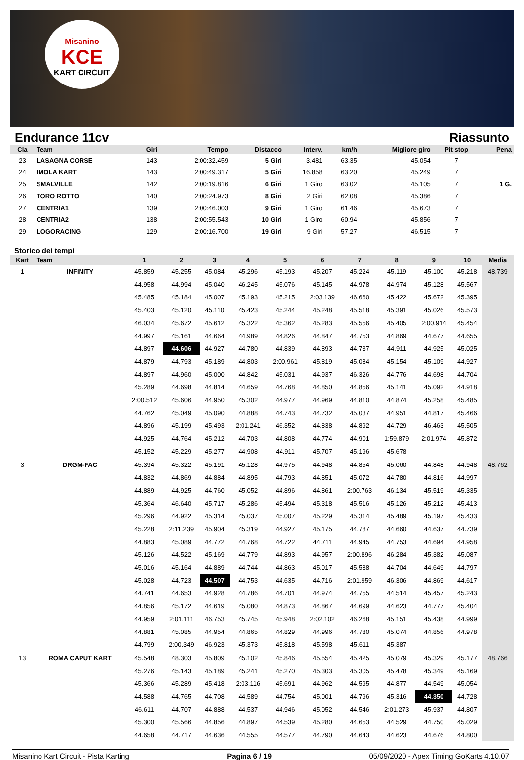Misanino
KCE
KART CIRCUIT
Endurance 11cv Riassunto
| Cla | Team | Giri | Tempo | Distacco | Interv. | km/h | Migliore giro | Pit stop | Pena |
| --- | --- | --- | --- | --- | --- | --- | --- | --- | --- |
| 23 | LASAGNA CORSE | 143 | 2:00:32.459 | 5 Giri | 3.481 | 63.35 | 45.054 | 7 | |
| 24 | IMOLA KART | 143 | 2:00:49.317 | 5 Giri | 16.858 | 63.20 | 45.249 | 7 | |
| 25 | SMALVILLE | 142 | 2:00:19.816 | 6 Giri | 1 Giro | 63.02 | 45.105 | 7 | 1 G. |
| 26 | TORO ROTTO | 140 | 2:00:24.973 | 8 Giri | 2 Giri | 62.08 | 45.386 | 7 | |
| 27 | CENTRIA1 | 139 | 2:00:46.003 | 9 Giri | 1 Giro | 61.46 | 45.673 | 7 | |
| 28 | CENTRIA2 | 138 | 2:00:55.543 | 10 Giri | 1 Giro | 60.94 | 45.856 | 7 | |
| 29 | LOGORACING | 129 | 2:00:16.700 | 19 Giri | 9 Giri | 57.27 | 46.515 | 7 | |
Storico dei tempi
| Kart | Team | 1 | 2 | 3 | 4 | 5 | 6 | 7 | 8 | 9 | 10 | Media |
| --- | --- | --- | --- | --- | --- | --- | --- | --- | --- | --- | --- | --- |
| 1 | INFINITY | 45.859 | 45.255 | 45.084 | 45.296 | 45.193 | 45.207 | 45.224 | 45.119 | 45.100 | 45.218 | 48.739 |
| | | 44.958 | 44.994 | 45.040 | 46.245 | 45.076 | 45.145 | 44.978 | 44.974 | 45.128 | 45.567 | |
| | | 45.485 | 45.184 | 45.007 | 45.193 | 45.215 | 2:03.139 | 46.660 | 45.422 | 45.672 | 45.395 | |
| | | 45.403 | 45.120 | 45.110 | 45.423 | 45.244 | 45.248 | 45.518 | 45.391 | 45.026 | 45.573 | |
| | | 46.034 | 45.672 | 45.612 | 45.322 | 45.362 | 45.283 | 45.556 | 45.405 | 2:00.914 | 45.454 | |
| | | 44.997 | 45.161 | 44.664 | 44.989 | 44.826 | 44.847 | 44.753 | 44.869 | 44.677 | 44.655 | |
| | | 44.897 | 44.606 | 44.927 | 44.780 | 44.839 | 44.893 | 44.737 | 44.911 | 44.925 | 45.025 | |
| | | 44.879 | 44.793 | 45.189 | 44.803 | 2:00.961 | 45.819 | 45.084 | 45.154 | 45.109 | 44.927 | |
| | | 44.897 | 44.960 | 45.000 | 44.842 | 45.031 | 44.937 | 46.326 | 44.776 | 44.698 | 44.704 | |
| | | 45.289 | 44.698 | 44.814 | 44.659 | 44.768 | 44.850 | 44.856 | 45.141 | 45.092 | 44.918 | |
| | | 2:00.512 | 45.606 | 44.950 | 45.302 | 44.977 | 44.969 | 44.810 | 44.874 | 45.258 | 45.485 | |
| | | 44.762 | 45.049 | 45.090 | 44.888 | 44.743 | 44.732 | 45.037 | 44.951 | 44.817 | 45.466 | |
| | | 44.896 | 45.199 | 45.493 | 2:01.241 | 46.352 | 44.838 | 44.892 | 44.729 | 46.463 | 45.505 | |
| | | 44.925 | 44.764 | 45.212 | 44.703 | 44.808 | 44.774 | 44.901 | 1:59.879 | 2:01.974 | 45.872 | |
| | | 45.152 | 45.229 | 45.277 | 44.908 | 44.911 | 45.707 | 45.196 | 45.678 | | | |
| 3 | DRGM-FAC | 45.394 | 45.322 | 45.191 | 45.128 | 44.975 | 44.948 | 44.854 | 45.060 | 44.848 | 44.948 | 48.762 |
| | | 44.832 | 44.869 | 44.884 | 44.895 | 44.793 | 44.851 | 45.072 | 44.780 | 44.816 | 44.997 | |
| | | 44.889 | 44.925 | 44.760 | 45.052 | 44.896 | 44.861 | 2:00.763 | 46.134 | 45.519 | 45.335 | |
| | | 45.364 | 46.640 | 45.717 | 45.286 | 45.494 | 45.318 | 45.516 | 45.126 | 45.212 | 45.413 | |
| | | 45.296 | 44.922 | 45.314 | 45.037 | 45.007 | 45.229 | 45.314 | 45.489 | 45.197 | 45.433 | |
| | | 45.228 | 2:11.239 | 45.904 | 45.319 | 44.927 | 45.175 | 44.787 | 44.660 | 44.637 | 44.739 | |
| | | 44.883 | 45.089 | 44.772 | 44.768 | 44.722 | 44.711 | 44.945 | 44.753 | 44.694 | 44.958 | |
| | | 45.126 | 44.522 | 45.169 | 44.779 | 44.893 | 44.957 | 2:00.896 | 46.284 | 45.382 | 45.087 | |
| | | 45.016 | 45.164 | 44.889 | 44.744 | 44.863 | 45.017 | 45.588 | 44.704 | 44.649 | 44.797 | |
| | | 45.028 | 44.723 | 44.507 | 44.753 | 44.635 | 44.716 | 2:01.959 | 46.306 | 44.869 | 44.617 | |
| | | 44.741 | 44.653 | 44.928 | 44.786 | 44.701 | 44.974 | 44.755 | 44.514 | 45.457 | 45.243 | |
| | | 44.856 | 45.172 | 44.619 | 45.080 | 44.873 | 44.867 | 44.699 | 44.623 | 44.777 | 45.404 | |
| | | 44.959 | 2:01.111 | 46.753 | 45.745 | 45.948 | 2:02.102 | 46.268 | 45.151 | 45.438 | 44.999 | |
| | | 44.881 | 45.085 | 44.954 | 44.865 | 44.829 | 44.996 | 44.780 | 45.074 | 44.856 | 44.978 | |
| | | 44.799 | 2:00.349 | 46.923 | 45.373 | 45.818 | 45.598 | 45.611 | 45.387 | | | |
| 13 | ROMA CAPUT KART | 45.548 | 48.303 | 45.809 | 45.102 | 45.846 | 45.554 | 45.425 | 45.079 | 45.329 | 45.177 | 48.766 |
| | | 45.276 | 45.143 | 45.189 | 45.241 | 45.270 | 45.303 | 45.305 | 45.478 | 45.349 | 45.169 | |
| | | 45.366 | 45.289 | 45.418 | 2:03.116 | 45.691 | 44.962 | 44.595 | 44.877 | 44.549 | 45.054 | |
| | | 44.588 | 44.765 | 44.708 | 44.589 | 44.754 | 45.001 | 44.796 | 45.316 | 44.350 | 44.728 | |
| | | 46.611 | 44.707 | 44.888 | 44.537 | 44.946 | 45.052 | 44.546 | 2:01.273 | 45.937 | 44.807 | |
| | | 45.300 | 45.566 | 44.856 | 44.897 | 44.539 | 45.280 | 44.653 | 44.529 | 44.750 | 45.029 | |
| | | 44.658 | 44.717 | 44.636 | 44.555 | 44.577 | 44.790 | 44.643 | 44.623 | 44.676 | 44.800 | |
Misanino Kart Circuit - Pista Karting Pagina 6 / 19 05/09/2020 - Apex Timing GoKarts 4.10.07